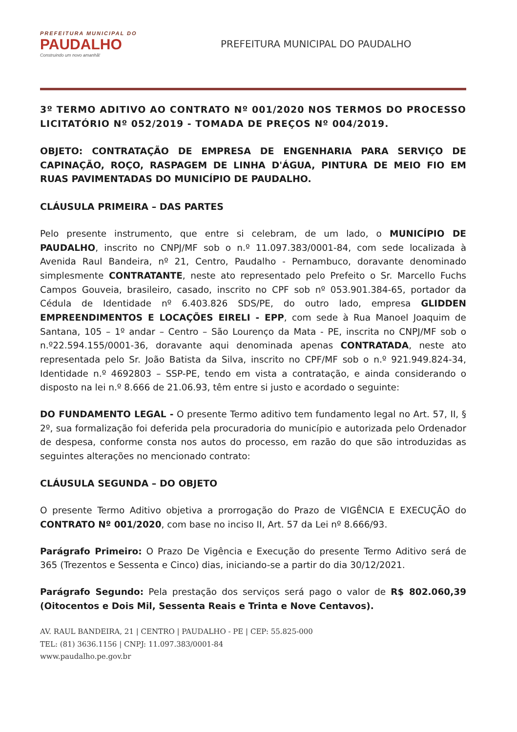PREFEITURA MUNICIPAL DO
PAUDALHO
Construindo um novo amanhã!
PREFEITURA MUNICIPAL DO PAUDALHO
3º TERMO ADITIVO AO CONTRATO Nº 001/2020 NOS TERMOS DO PROCESSO LICITATÓRIO Nº 052/2019 - TOMADA DE PREÇOS Nº 004/2019.
OBJETO: CONTRATAÇÃO DE EMPRESA DE ENGENHARIA PARA SERVIÇO DE CAPINAÇÃO, ROÇO, RASPAGEM DE LINHA D'ÁGUA, PINTURA DE MEIO FIO EM RUAS PAVIMENTADAS DO MUNICÍPIO DE PAUDALHO.
CLÁUSULA PRIMEIRA – DAS PARTES
Pelo presente instrumento, que entre si celebram, de um lado, o MUNICÍPIO DE PAUDALHO, inscrito no CNPJ/MF sob o n.º 11.097.383/0001-84, com sede localizada à Avenida Raul Bandeira, nº 21, Centro, Paudalho - Pernambuco, doravante denominado simplesmente CONTRATANTE, neste ato representado pelo Prefeito o Sr. Marcello Fuchs Campos Gouveia, brasileiro, casado, inscrito no CPF sob nº 053.901.384-65, portador da Cédula de Identidade nº 6.403.826 SDS/PE, do outro lado, empresa GLIDDEN EMPREENDIMENTOS E LOCAÇÕES EIRELI - EPP, com sede à Rua Manoel Joaquim de Santana, 105 – 1º andar – Centro – São Lourenço da Mata - PE, inscrita no CNPJ/MF sob o n.º22.594.155/0001-36, doravante aqui denominada apenas CONTRATADA, neste ato representada pelo Sr. João Batista da Silva, inscrito no CPF/MF sob o n.º 921.949.824-34, Identidade n.º 4692803 – SSP-PE, tendo em vista a contratação, e ainda considerando o disposto na lei n.º 8.666 de 21.06.93, têm entre si justo e acordado o seguinte:
DO FUNDAMENTO LEGAL - O presente Termo aditivo tem fundamento legal no Art. 57, II, § 2º, sua formalização foi deferida pela procuradoria do município e autorizada pelo Ordenador de despesa, conforme consta nos autos do processo, em razão do que são introduzidas as seguintes alterações no mencionado contrato:
CLÁUSULA SEGUNDA – DO OBJETO
O presente Termo Aditivo objetiva a prorrogação do Prazo de VIGÊNCIA E EXECUÇÃO do CONTRATO Nº 001/2020, com base no inciso II, Art. 57 da Lei nº 8.666/93.
Parágrafo Primeiro: O Prazo De Vigência e Execução do presente Termo Aditivo será de 365 (Trezentos e Sessenta e Cinco) dias, iniciando-se a partir do dia 30/12/2021.
Parágrafo Segundo: Pela prestação dos serviços será pago o valor de R$ 802.060,39 (Oitocentos e Dois Mil, Sessenta Reais e Trinta e Nove Centavos).
AV. RAUL BANDEIRA, 21 | CENTRO | PAUDALHO - PE | CEP: 55.825-000
TEL: (81) 3636.1156 | CNPJ: 11.097.383/0001-84
www.paudalho.pe.gov.br